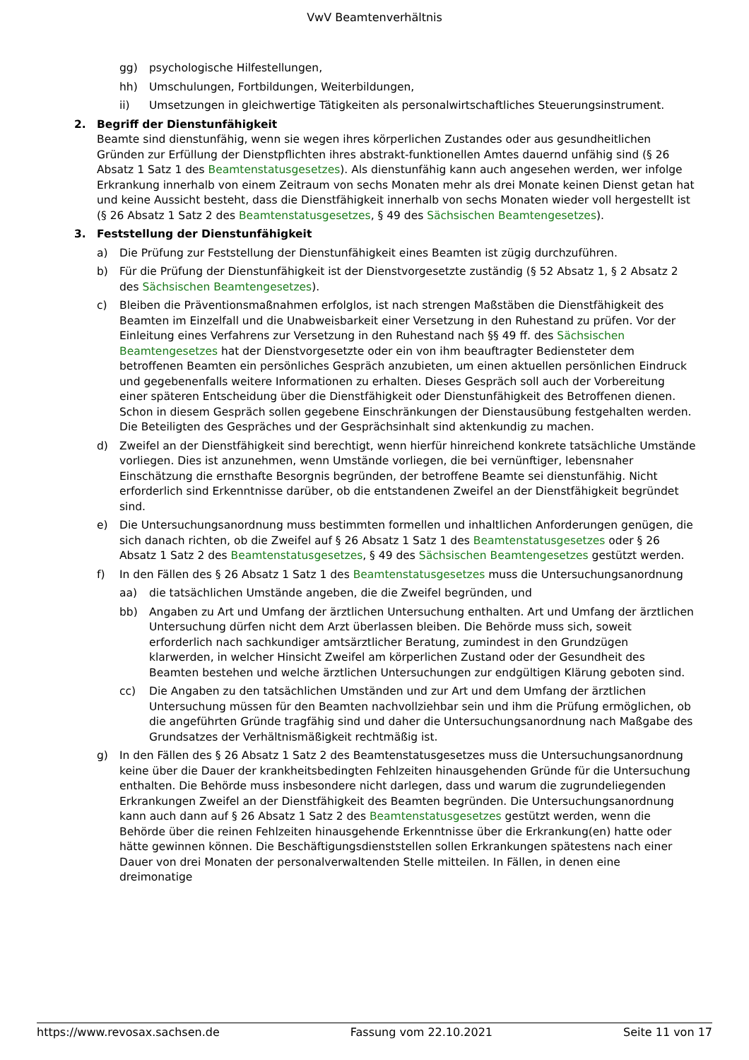VwV Beamtenverhältnis
gg) psychologische Hilfestellungen,
hh) Umschulungen, Fortbildungen, Weiterbildungen,
ii) Umsetzungen in gleichwertige Tätigkeiten als personalwirtschaftliches Steuerungsinstrument.
2. Begriff der Dienstunfähigkeit
Beamte sind dienstunfähig, wenn sie wegen ihres körperlichen Zustandes oder aus gesundheitlichen Gründen zur Erfüllung der Dienstpflichten ihres abstrakt-funktionellen Amtes dauernd unfähig sind (§ 26 Absatz 1 Satz 1 des Beamtenstatusgesetzes). Als dienstunfähig kann auch angesehen werden, wer infolge Erkrankung innerhalb von einem Zeitraum von sechs Monaten mehr als drei Monate keinen Dienst getan hat und keine Aussicht besteht, dass die Dienstfähigkeit innerhalb von sechs Monaten wieder voll hergestellt ist (§ 26 Absatz 1 Satz 2 des Beamtenstatusgesetzes, § 49 des Sächsischen Beamtengesetzes).
3. Feststellung der Dienstunfähigkeit
a) Die Prüfung zur Feststellung der Dienstunfähigkeit eines Beamten ist zügig durchzuführen.
b) Für die Prüfung der Dienstunfähigkeit ist der Dienstvorgesetzte zuständig (§ 52 Absatz 1, § 2 Absatz 2 des Sächsischen Beamtengesetzes).
c) Bleiben die Präventionsmaßnahmen erfolglos, ist nach strengen Maßstäben die Dienstfähigkeit des Beamten im Einzelfall und die Unabweisbarkeit einer Versetzung in den Ruhestand zu prüfen. Vor der Einleitung eines Verfahrens zur Versetzung in den Ruhestand nach §§ 49 ff. des Sächsischen Beamtengesetzes hat der Dienstvorgesetzte oder ein von ihm beauftragter Bediensteter dem betroffenen Beamten ein persönliches Gespräch anzubieten, um einen aktuellen persönlichen Eindruck und gegebenenfalls weitere Informationen zu erhalten. Dieses Gespräch soll auch der Vorbereitung einer späteren Entscheidung über die Dienstfähigkeit oder Dienstunfähigkeit des Betroffenen dienen. Schon in diesem Gespräch sollen gegebene Einschränkungen der Dienstausübung festgehalten werden. Die Beteiligten des Gespräches und der Gesprächsinhalt sind aktenkundig zu machen.
d) Zweifel an der Dienstfähigkeit sind berechtigt, wenn hierfür hinreichend konkrete tatsächliche Umstände vorliegen. Dies ist anzunehmen, wenn Umstände vorliegen, die bei vernünftiger, lebensnaher Einschätzung die ernsthafte Besorgnis begründen, der betroffene Beamte sei dienstunfähig. Nicht erforderlich sind Erkenntnisse darüber, ob die entstandenen Zweifel an der Dienstfähigkeit begründet sind.
e) Die Untersuchungsanordnung muss bestimmten formellen und inhaltlichen Anforderungen genügen, die sich danach richten, ob die Zweifel auf § 26 Absatz 1 Satz 1 des Beamtenstatusgesetzes oder § 26 Absatz 1 Satz 2 des Beamtenstatusgesetzes, § 49 des Sächsischen Beamtengesetzes gestützt werden.
f) In den Fällen des § 26 Absatz 1 Satz 1 des Beamtenstatusgesetzes muss die Untersuchungsanordnung
aa) die tatsächlichen Umstände angeben, die die Zweifel begründen, und
bb) Angaben zu Art und Umfang der ärztlichen Untersuchung enthalten. Art und Umfang der ärztlichen Untersuchung dürfen nicht dem Arzt überlassen bleiben. Die Behörde muss sich, soweit erforderlich nach sachkundiger amtsärztlicher Beratung, zumindest in den Grundzügen klarwerden, in welcher Hinsicht Zweifel am körperlichen Zustand oder der Gesundheit des Beamten bestehen und welche ärztlichen Untersuchungen zur endgültigen Klärung geboten sind.
cc) Die Angaben zu den tatsächlichen Umständen und zur Art und dem Umfang der ärztlichen Untersuchung müssen für den Beamten nachvollziehbar sein und ihm die Prüfung ermöglichen, ob die angeführten Gründe tragfähig sind und daher die Untersuchungsanordnung nach Maßgabe des Grundsatzes der Verhältnismäßigkeit rechtmäßig ist.
g) In den Fällen des § 26 Absatz 1 Satz 2 des Beamtenstatusgesetzes muss die Untersuchungs­anordnung keine über die Dauer der krankheitsbedingten Fehlzeiten hinausgehenden Gründe für die Untersuchung enthalten. Die Behörde muss insbesondere nicht darlegen, dass und warum die zugrundeliegenden Erkrankungen Zweifel an der Dienstfähigkeit des Beamten begründen. Die Untersuchungsanordnung kann auch dann auf § 26 Absatz 1 Satz 2 des Beamtenstatusgesetzes gestützt werden, wenn die Behörde über die reinen Fehlzeiten hinausgehende Erkenntnisse über die Erkrankung(en) hatte oder hätte gewinnen können. Die Beschäftigungsdienststellen sollen Erkrankungen spätestens nach einer Dauer von drei Monaten der personalverwaltenden Stelle mitteilen. In Fällen, in denen eine dreimonatige
https://www.revosax.sachsen.de Fassung vom 22.10.2021 Seite 11 von 17